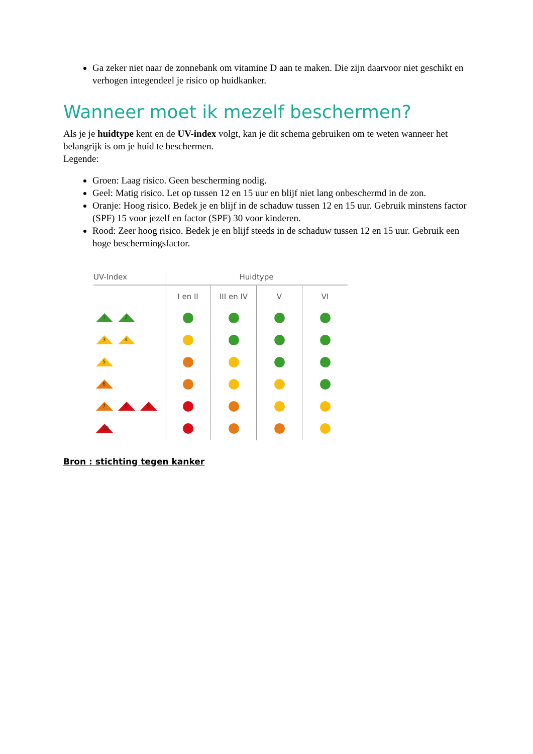Ga zeker niet naar de zonnebank om vitamine D aan te maken. Die zijn daarvoor niet geschikt en verhogen integendeel je risico op huidkanker.
Wanneer moet ik mezelf beschermen?
Als je je huidtype kent en de UV-index volgt, kan je dit schema gebruiken om te weten wanneer het belangrijk is om je huid te beschermen.
Legende:
Groen: Laag risico. Geen bescherming nodig.
Geel: Matig risico. Let op tussen 12 en 15 uur en blijf niet lang onbeschermd in de zon.
Oranje: Hoog risico. Bedek je en blijf in de schaduw tussen 12 en 15 uur. Gebruik minstens factor (SPF) 15 voor jezelf en factor (SPF) 30 voor kinderen.
Rood: Zeer hoog risico. Bedek je en blijf steeds in de schaduw tussen 12 en 15 uur. Gebruik een hoge beschermingsfactor.
| UV-Index | Huidtype | | | |
| --- | --- | --- | --- | --- |
| | I en II | III en IV | V | VI |
| 1 2 | | | | |
| 3 4 | | | | |
| 5 | | | | |
| 6 | | | | |
| 7 8 9 | | | | |
| 10 | | | | |
Bron : stichting tegen kanker